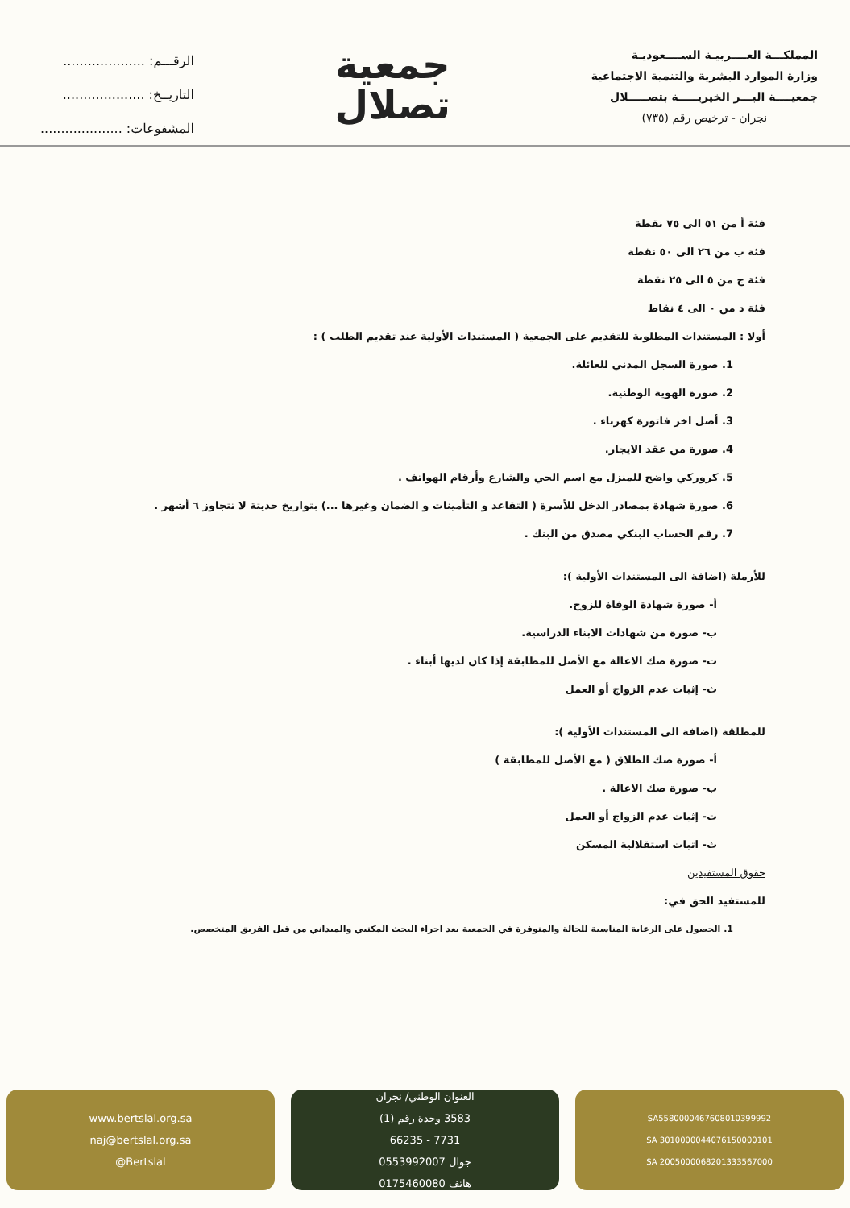الرقـــم: ....................
التاريــخ: ....................
المشفوعات: ....................
جمعية
تصلال
المملكـــة العــــربيـة الســــعوديـة
وزارة الموارد البشرية والتنمية الاجتماعية
جمعيــــة البـــر الخيريـــــة بتصـــــلال
نجران - ترخيص رقم (٧٣٥)
فئة أ من ٥١ الى ٧٥ نقطة
فئة ب من ٢٦ الى ٥٠ نقطة
فئة ج من ٥ الى ٢٥ نقطة
فئة د من ٠ الى ٤ نقاط
أولا : المستندات المطلوبة للتقديم على الجمعية ( المستندات الأولية عند تقديم الطلب ) :
1. صورة السجل المدني للعائلة.
2. صورة الهوية الوطنية.
3. أصل اخر فاتورة كهرباء .
4. صورة من عقد الايجار.
5. كروركي واضح للمنزل مع اسم الحي والشارع وأرقام الهواتف .
6. صورة شهادة بمصادر الدخل للأسرة ( التقاعد و التأمينات و الضمان وغيرها ...) بتواريخ حديثة لا تتجاوز ٦ أشهر .
7. رقم الحساب البنكي مصدق من البنك .
للأرملة (اضافة الى المستندات الأولية ):
أ- صورة شهادة الوفاة للزوج.
ب- صورة من شهادات الابناء الدراسية.
ت- صورة صك الاعالة مع الأصل للمطابقة إذا كان لديها أبناء .
ث- إثبات عدم الزواج أو العمل
للمطلقة (اضافة الى المستندات الأولية ):
أ- صورة صك الطلاق ( مع الأصل للمطابقة )
ب- صورة صك الاعالة .
ت- إثبات عدم الزواج أو العمل
ث- اثبات استقلالية المسكن
حقوق المستفيدين
للمستفيد الحق في:
1. الحصول على الرعاية المناسبة للحالة والمتوفرة في الجمعية بعد اجراء البحث المكتبي والميداني من قبل الفريق المتخصص.
www.bertslal.org.sa
naj@bertslal.org.sa
@Bertslal
العنوان الوطني/ نجران
3583 وحدة رقم (1)
7731 - 66235
جوال 0553992007
هاتف 0175460080
SA5580000467608010399992
SA 3010000044076150000101
SA 2005000068201333567000